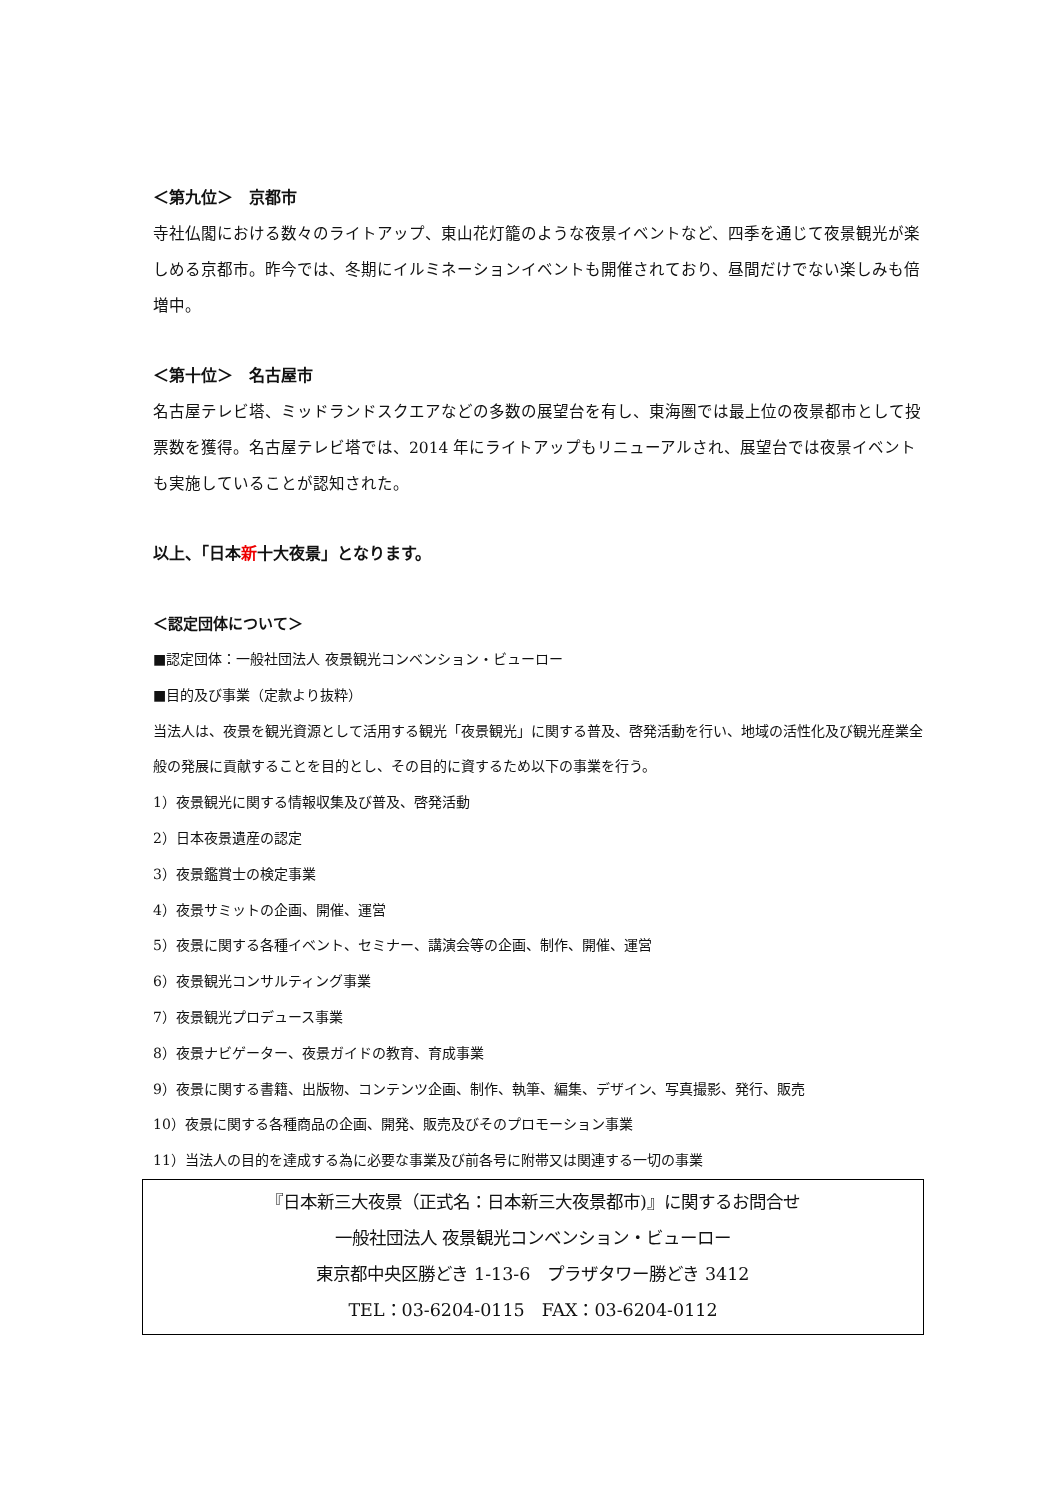＜第九位＞　京都市
寺社仏閣における数々のライトアップ、東山花灯籠のような夜景イベントなど、四季を通じて夜景観光が楽しめる京都市。昨今では、冬期にイルミネーションイベントも開催されており、昼間だけでない楽しみも倍増中。
＜第十位＞　名古屋市
名古屋テレビ塔、ミッドランドスクエアなどの多数の展望台を有し、東海圏では最上位の夜景都市として投票数を獲得。名古屋テレビ塔では、2014 年にライトアップもリニューアルされ、展望台では夜景イベントも実施していることが認知された。
以上、「日本新十大夜景」となります。
＜認定団体について＞
■認定団体：一般社団法人 夜景観光コンベンション・ビューロー
■目的及び事業（定款より抜粋）
当法人は、夜景を観光資源として活用する観光「夜景観光」に関する普及、啓発活動を行い、地域の活性化及び観光産業全般の発展に貢献することを目的とし、その目的に資するため以下の事業を行う。
1）夜景観光に関する情報収集及び普及、啓発活動
2）日本夜景遺産の認定
3）夜景鑑賞士の検定事業
4）夜景サミットの企画、開催、運営
5）夜景に関する各種イベント、セミナー、講演会等の企画、制作、開催、運営
6）夜景観光コンサルティング事業
7）夜景観光プロデュース事業
8）夜景ナビゲーター、夜景ガイドの教育、育成事業
9）夜景に関する書籍、出版物、コンテンツ企画、制作、執筆、編集、デザイン、写真撮影、発行、販売
10）夜景に関する各種商品の企画、開発、販売及びそのプロモーション事業
11）当法人の目的を達成する為に必要な事業及び前各号に附帯又は関連する一切の事業
『日本新三大夜景（正式名：日本新三大夜景都市)』に関するお問合せ
一般社団法人 夜景観光コンベンション・ビューロー
東京都中央区勝どき 1-13-6　プラザタワー勝どき 3412
TEL：03-6204-0115　FAX：03-6204-0112